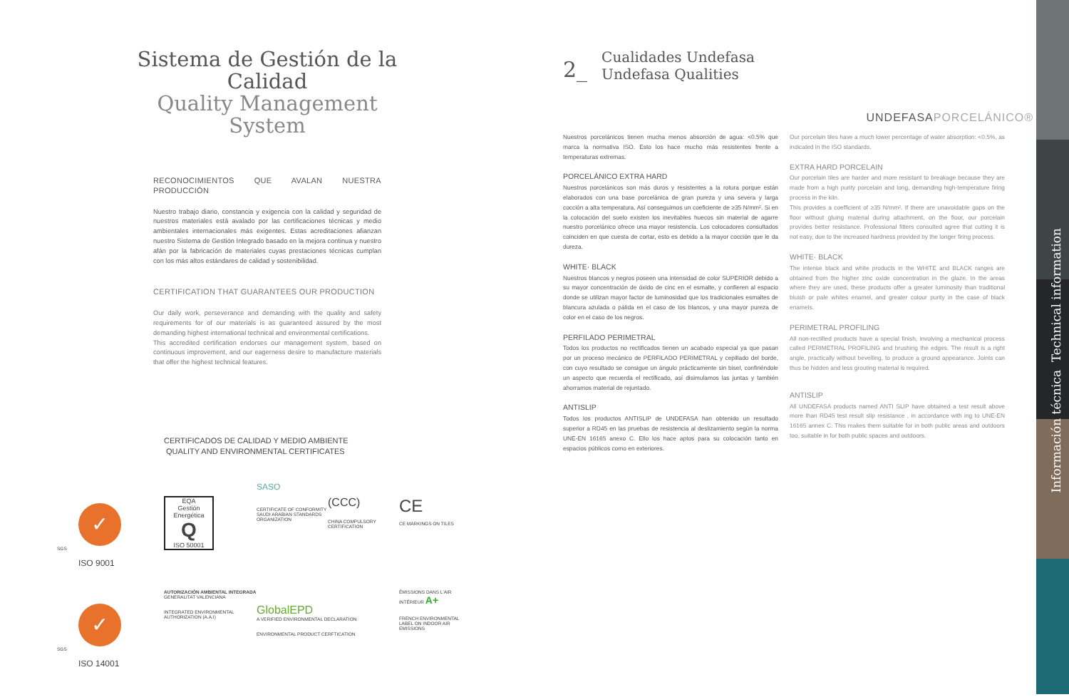Sistema de Gestión de la Calidad
Quality Management System
RECONOCIMIENTOS QUE AVALAN NUESTRA PRODUCCIÓN
Nuestro trabajo diario, constancia y exigencia con la calidad y seguridad de nuestros materiales está avalado por las certificaciones técnicas y medio ambientales internacionales más exigentes. Estas acreditaciones afianzan nuestro Sistema de Gestión Integrado basado en la mejora continua y nuestro afán por la fabricación de materiales cuyas prestaciones técnicas cumplan con los más altos estándares de calidad y sostenibilidad.
CERTIFICATION THAT GUARANTEES OUR PRODUCTION
Our daily work, perseverance and demanding with the quality and safety requirements for of our materials is as guaranteed assured by the most demanding highest international technical and environmental certifications.
This accredited certification endorses our management system, based on continuous improvement, and our eagerness desire to manufacture materials that offer the highest technical features.
CERTIFICADOS DE CALIDAD Y MEDIO AMBIENTE
QUALITY AND ENVIRONMENTAL CERTIFICATES
✓
SGS
ISO 9001
EQA
Gestión Energética
Q
ISO 50001
SASO
CERTIFICATE OF CONFORMITY SAUDI ARABIAN STANDARDS ORGANIZATION
(CCC)
CHINA COMPULSORY CERTIFICATION
CE
CE MARKINGS ON TILES
✓
SGS
ISO 14001
AUTORIZACIÓN AMBIENTAL INTEGRADA
GENERALITAT VALENCIANA
INTEGRATED ENVIRONMENTAL AUTHORIZATION (A.A.I)
GlobalEPD
A VERIFIED ENVIRONMENTAL DECLARATION
ENVIRONMENTAL PRODUCT CERFTICATION
ÉMISSIONS DANS L'AIR INTÉRIEUR A+
FRENCH ENVIRONMENTAL LABEL ON INDOOR AIR EMISSIONS
2_
Cualidades Undefasa
Undefasa Qualities
UNDEFASAPORCELÁNICO®
Nuestros porcelánicos tienen mucha menos absorción de agua: <0.5% que marca la normativa ISO. Esto los hace mucho más resistentes frente a temperaturas extremas.
PORCELÁNICO EXTRA HARD
Nuestros porcelánicos son más duros y resistentes a la rotura porque están elaborados con una base porcelánica de gran pureza y una severa y larga cocción a alta temperatura. Así conseguimos un coeficiente de ≥35 N/mm². Si en la colocación del suelo existen los inevitables huecos sin material de agarre nuestro porcelánico ofrece una mayor resistencia. Los colocadores consultados coinciden en que cuesta de cortar, esto es debido a la mayor cocción que le da dureza.
WHITE· BLACK
Nuestros blancos y negros poseen una intensidad de color SUPERIOR debido a su mayor concentración de óxido de cinc en el esmalte, y confieren al espacio donde se utilizan mayor factor de luminosidad que los tradicionales esmaltes de blancura azulada o pálida en el caso de los blancos, y una mayor pureza de color en el caso de los negros.
PERFILADO PERIMETRAL
Todos los productos no rectificados tienen un acabado especial ya que pasan por un proceso mecánico de PERFILADO PERIMETRAL y cepillado del borde, con cuyo resultado se consigue un ángulo prácticamente sin bisel, confiriéndole un aspecto que recuerda el rectificado, así disimulamos las juntas y también ahorramos material de rejuntado.
ANTISLIP
Todos los productos ANTISLIP de UNDEFASA han obtenido un resultado superior a RD45 en las pruebas de resistencia al deslizamiento según la norma UNE-EN 16165 anexo C. Ello los hace aptos para su colocación tanto en espacios públicos como en exteriores.
Our porcelain tiles have a much lower percentage of water absorption: <0.5%, as indicated in the ISO standards.
EXTRA HARD PORCELAIN
Our porcelain tiles are harder and more resistant to breakage because they are made from a high purity porcelain and long, demanding high-temperature firing process in the kiln.
This provides a coefficient of ≥35 N/mm². If there are unavoidable gaps on the floor without gluing material during attachment, on the floor, our porcelain provides better resistance. Professional fitters consulted agree that cutting it is not easy, due to the increased hardness provided by the longer firing process.
WHITE· BLACK
The intense black and white products in the WHITE and BLACK ranges are obtained from the higher zinc oxide concentration in the glaze. In the areas where they are used, these products offer a greater luminosity than traditional bluish or pale whites enamel, and greater colour purity in the case of black enamels.
PERIMETRAL PROFILING
All non-rectified products have a special finish, involving a mechanical process called PERIMETRAL PROFILING and brushing the edges. The result is a right angle, practically without bevelling, to produce a ground appearance. Joints can thus be hidden and less grouting material is required.
ANTISLIP
All UNDEFASA products named ANTI SLIP have obtained a test result above more than RD45 test result slip resistance , in accordance with ing to UNE-EN 16165 annex C. This makes them suitable for in both public areas and outdoors too. suitable in for both public spaces and outdoors.
Información técnica Technical information